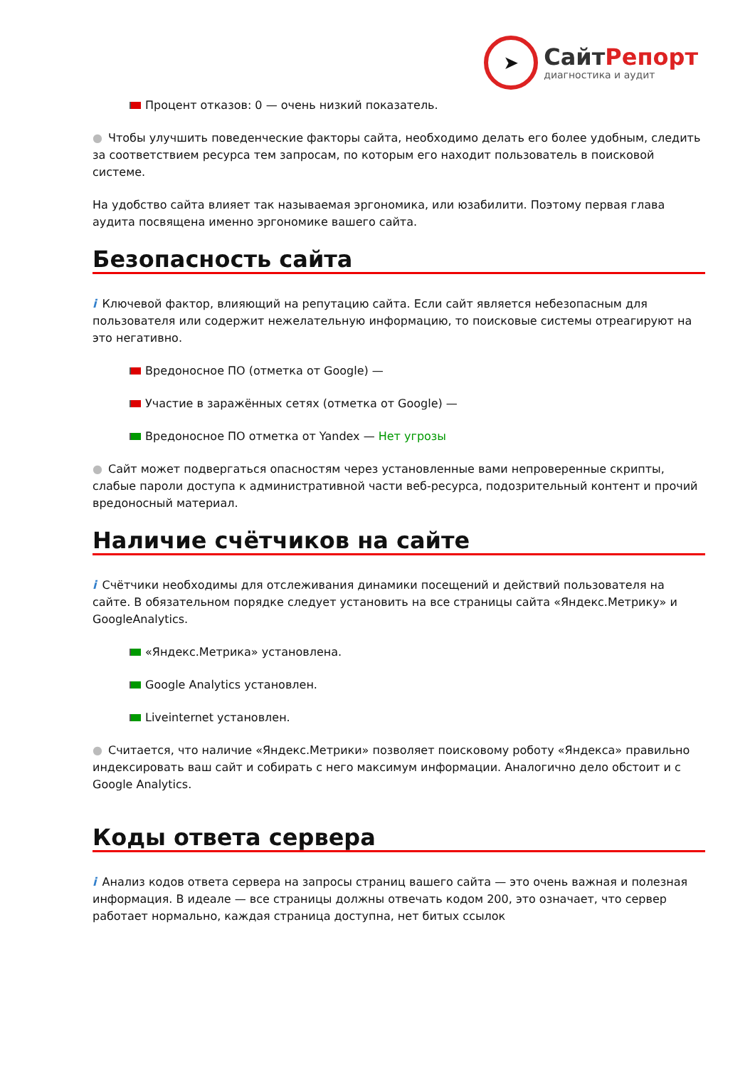➤
СайтРепорт
диагностика и аудит
Процент отказов: 0 — очень низкий показатель.
● Чтобы улучшить поведенческие факторы сайта, необходимо делать его более удобным, следить за соответствием ресурса тем запросам, по которым его находит пользователь в поисковой системе.
На удобство сайта влияет так называемая эргономика, или юзабилити. Поэтому первая глава аудита посвящена именно эргономике вашего сайта.
Безопасность сайта
i Ключевой фактор, влияющий на репутацию сайта. Если сайт является небезопасным для пользователя или содержит нежелательную информацию, то поисковые системы отреагируют на это негативно.
Вредоносное ПО (отметка от Google) —
Участие в заражённых сетях (отметка от Google) —
Вредоносное ПО отметка от Yandex — Нет угрозы
● Сайт может подвергаться опасностям через установленные вами непроверенные скрипты, слабые пароли доступа к административной части веб-ресурса, подозрительный контент и прочий вредоносный материал.
Наличие счётчиков на сайте
i Счётчики необходимы для отслеживания динамики посещений и действий пользователя на сайте. В обязательном порядке следует установить на все страницы сайта «Яндекс.Метрику» и GoogleAnalytics.
«Яндекс.Метрика» установлена.
Google Analytics установлен.
Liveinternet установлен.
● Считается, что наличие «Яндекс.Метрики» позволяет поисковому роботу «Яндекса» правильно индексировать ваш сайт и собирать с него максимум информации. Аналогично дело обстоит и с Google Analytics.
Коды ответа сервера
i Анализ кодов ответа сервера на запросы страниц вашего сайта — это очень важная и полезная информация. В идеале — все страницы должны отвечать кодом 200, это означает, что сервер работает нормально, каждая страница доступна, нет битых ссылок